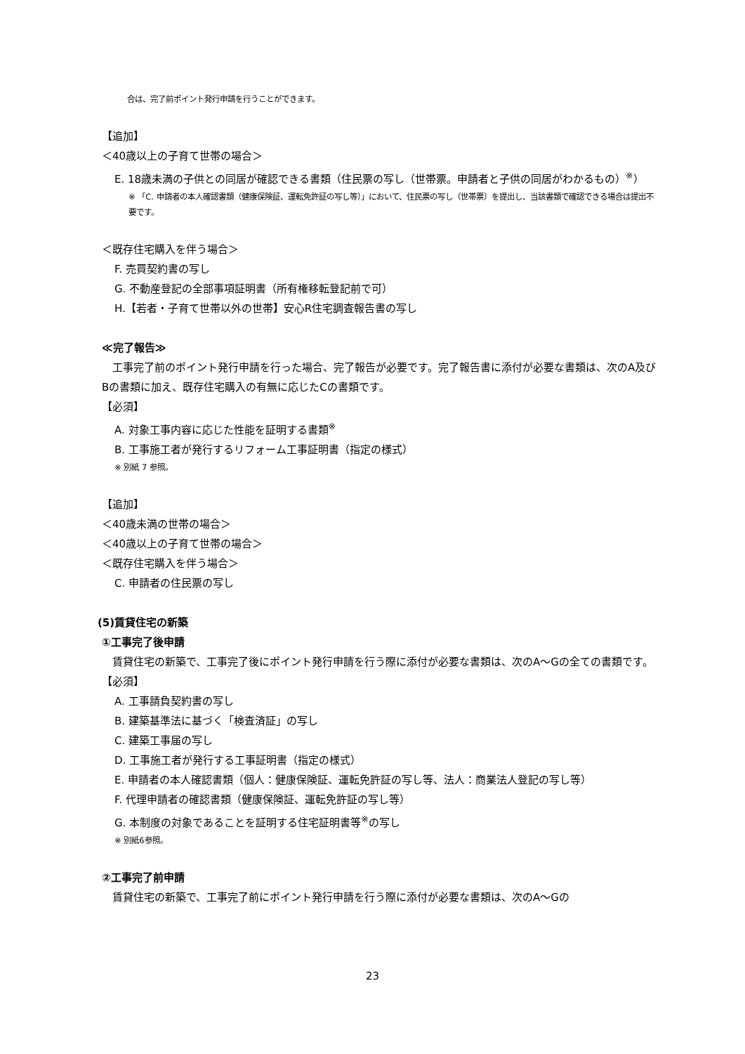合は、完了前ポイント発行申請を行うことができます。
【追加】
＜40歳以上の子育て世帯の場合＞
E. 18歳未満の子供との同居が確認できる書類（住民票の写し（世帯票。申請者と子供の同居がわかるもの）<sup>※</sup>）
※ 「C. 申請者の本人確認書類（健康保険証、運転免許証の写し等）」において、住民票の写し（世帯票）を提出し、当該書類で確認できる場合は提出不要です。
＜既存住宅購入を伴う場合＞
F. 売買契約書の写し
G. 不動産登記の全部事項証明書（所有権移転登記前で可）
H.【若者・子育て世帯以外の世帯】安心R住宅調査報告書の写し
≪完了報告≫
工事完了前のポイント発行申請を行った場合、完了報告が必要です。完了報告書に添付が必要な書類は、次のA及びBの書類に加え、既存住宅購入の有無に応じたCの書類です。
【必須】
A. 対象工事内容に応じた性能を証明する書類<sup>※</sup>
B. 工事施工者が発行するリフォーム工事証明書（指定の様式）
※ 別紙 7 参照。
【追加】
＜40歳未満の世帯の場合＞
＜40歳以上の子育て世帯の場合＞
＜既存住宅購入を伴う場合＞
C. 申請者の住民票の写し
(5)賃貸住宅の新築
①工事完了後申請
賃貸住宅の新築で、工事完了後にポイント発行申請を行う際に添付が必要な書類は、次のA～Gの全ての書類です。
【必須】
A. 工事請負契約書の写し
B. 建築基準法に基づく「検査済証」の写し
C. 建築工事届の写し
D. 工事施工者が発行する工事証明書（指定の様式）
E. 申請者の本人確認書類（個人：健康保険証、運転免許証の写し等、法人：商業法人登記の写し等）
F. 代理申請者の確認書類（健康保険証、運転免許証の写し等）
G. 本制度の対象であることを証明する住宅証明書等<sup>※</sup>の写し
※ 別紙6参照。
②工事完了前申請
賃貸住宅の新築で、工事完了前にポイント発行申請を行う際に添付が必要な書類は、次のA～Gの
23